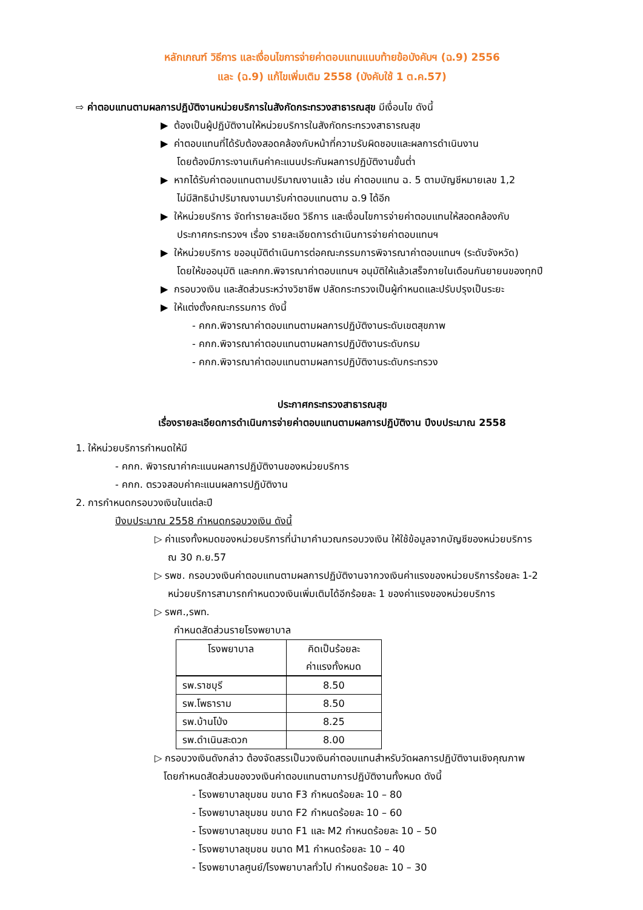หลักเกณฑ์ วิธีการ และเงื่อนไขการจ่ายค่าตอบแทนแนบท้ายข้อบังคับฯ (ฉ.9) 2556
และ (ฉ.9) แก้ไขเพิ่มเติม 2558 (บังคับใช้ 1 ต.ค.57)
⇨ ค่าตอบแทนตามผลการปฏิบัติงานหน่วยบริการในสังกัดกระทรวงสาธารณสุข มีเงื่อนไข ดังนี้
▶ ต้องเป็นผู้ปฏิบัติงานให้หน่วยบริการในสังกัดกระทรวงสาธารณสุข
▶ ค่าตอบแทนที่ได้รับต้องสอดคล้องกับหน้าที่ความรับผิดชอบและผลการดำเนินงาน
โดยต้องมีภาระงานเกินค่าคะแนนประกันผลการปฏิบัติงานขั้นต่ำ
▶ หากได้รับค่าตอบแทนตามปริมาณงานแล้ว เช่น ค่าตอบแทน ฉ. 5 ตามบัญชีหมายเลข 1,2
ไม่มีสิทธินำปริมาณงานมารับค่าตอบแทนตาม ฉ.9 ได้อีก
▶ ให้หน่วยบริการ จัดทำรายละเอียด วิธีการ และเงื่อนไขการจ่ายค่าตอบแทนให้สอดคล้องกับ
ประกาศกระทรวงฯ เรื่อง รายละเอียดการดำเนินการจ่ายค่าตอบแทนฯ
▶ ให้หน่วยบริการ ขออนุมัติดำเนินการต่อคณะกรรมการพิจารณาค่าตอบแทนฯ (ระดับจังหวัด)
โดยให้ขออนุมัติ และคกก.พิจารณาค่าตอบแทนฯ อนุมัติให้แล้วเสร็จภายในเดือนกันยายนของทุกปี
▶ กรอบวงเงิน และสัดส่วนระหว่างวิชาชีพ ปลัดกระทรวงเป็นผู้กำหนดและปรับปรุงเป็นระยะ
▶ ให้แต่งตั้งคณะกรรมการ ดังนี้
- คกก.พิจารณาค่าตอบแทนตามผลการปฏิบัติงานระดับเขตสุขภาพ
- คกก.พิจารณาค่าตอบแทนตามผลการปฏิบัติงานระดับกรม
- คกก.พิจารณาค่าตอบแทนตามผลการปฏิบัติงานระดับกระทรวง
ประกาศกระทรวงสาธารณสุข
เรื่องรายละเอียดการดำเนินการจ่ายค่าตอบแทนตามผลการปฏิบัติงาน ปีงบประมาณ 2558
1. ให้หน่วยบริการกำหนดให้มี
- คกก. พิจารณาค่าคะแนนผลการปฏิบัติงานของหน่วยบริการ
- คกก. ตรวจสอบค่าคะแนนผลการปฏิบัติงาน
2. การกำหนดกรอบวงเงินในแต่ละปี
ปีงบประมาณ 2558 กำหนดกรอบวงเงิน ดังนี้
▷ ค่าแรงทั้งหมดของหน่วยบริการที่นำมาคำนวณกรอบวงเงิน ให้ใช้ข้อมูลจากบัญชีของหน่วยบริการ
ณ 30 ก.ย.57
▷ รพช. กรอบวงเงินค่าตอบแทนตามผลการปฏิบัติงานจากวงเงินค่าแรงของหน่วยบริการร้อยละ 1-2
หน่วยบริการสามารถกำหนดวงเงินเพิ่มเติมได้อีกร้อยละ 1 ของค่าแรงของหน่วยบริการ
▷ รพศ.,รพท.
กำหนดสัดส่วนรายโรงพยาบาล
| โรงพยาบาล | คิดเป็นร้อยละ ค่าแรงทั้งหมด |
| รพ.ราชบุรี | 8.50 |
| รพ.โพธาราม | 8.50 |
| รพ.บ้านโป่ง | 8.25 |
| รพ.ดำเนินสะดวก | 8.00 |
▷ กรอบวงเงินดังกล่าว ต้องจัดสรรเป็นวงเงินค่าตอบแทนสำหรับวัดผลการปฏิบัติงานเชิงคุณภาพ
โดยกำหนดสัดส่วนของวงเงินค่าตอบแทนตามการปฏิบัติงานทั้งหมด ดังนี้
- โรงพยาบาลชุมชน ขนาด F3 กำหนดร้อยละ 10 – 80
- โรงพยาบาลชุมชน ขนาด F2 กำหนดร้อยละ 10 – 60
- โรงพยาบาลชุมชน ขนาด F1 และ M2 กำหนดร้อยละ 10 – 50
- โรงพยาบาลชุมชน ขนาด M1 กำหนดร้อยละ 10 – 40
- โรงพยาบาลศูนย์/โรงพยาบาลทั่วไป กำหนดร้อยละ 10 – 30